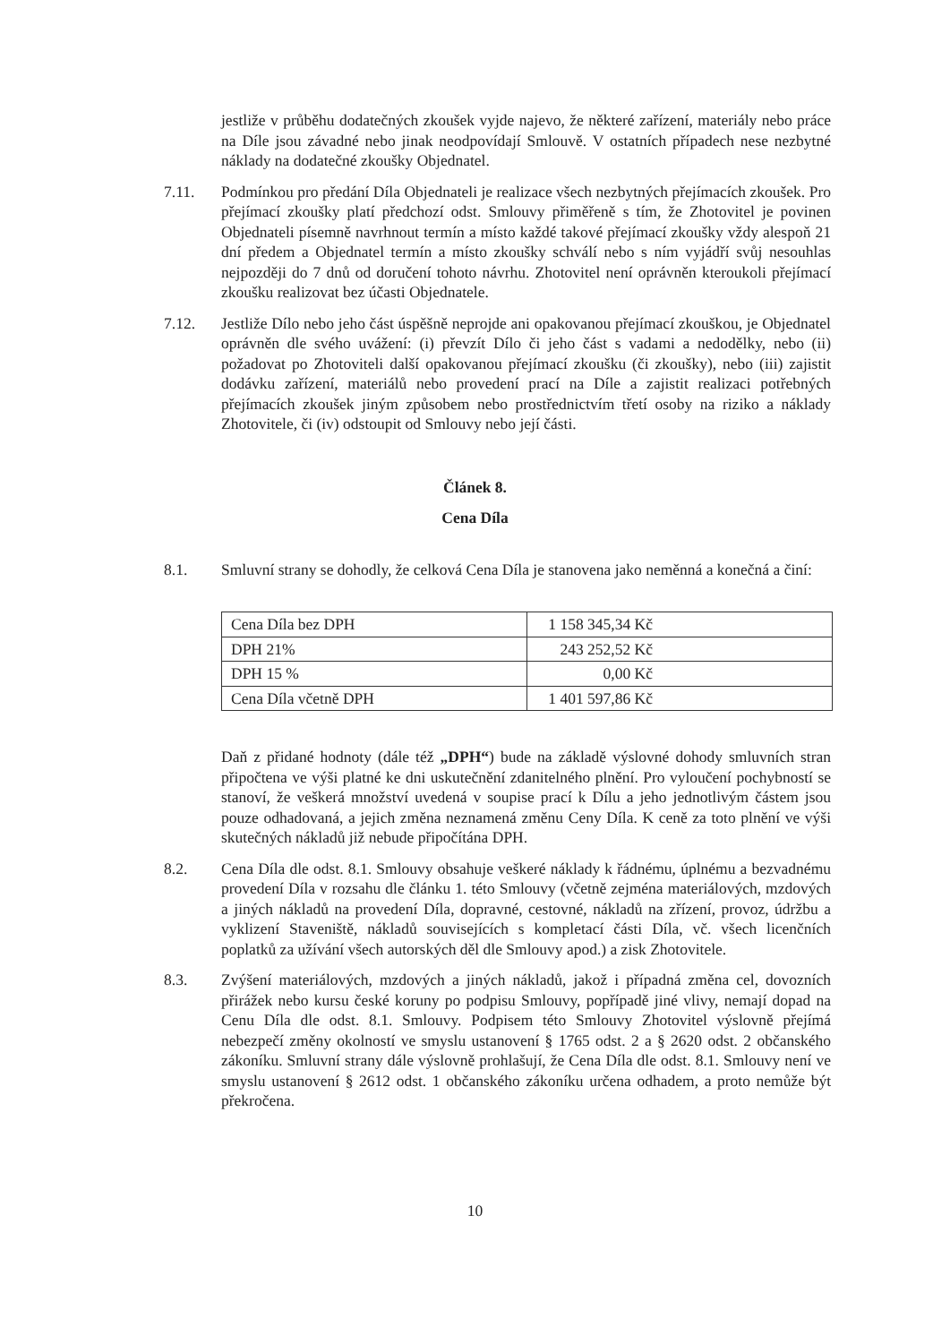jestliže v průběhu dodatečných zkoušek vyjde najevo, že některé zařízení, materiály nebo práce na Díle jsou závadné nebo jinak neodpovídají Smlouvě. V ostatních případech nese nezbytné náklady na dodatečné zkoušky Objednatel.
7.11. Podmínkou pro předání Díla Objednateli je realizace všech nezbytných přejímacích zkoušek. Pro přejímací zkoušky platí předchozí odst. Smlouvy přiměřeně s tím, že Zhotovitel je povinen Objednateli písemně navrhnout termín a místo každé takové přejímací zkoušky vždy alespoň 21 dní předem a Objednatel termín a místo zkoušky schválí nebo s ním vyjádří svůj nesouhlas nejpozději do 7 dnů od doručení tohoto návrhu. Zhotovitel není oprávněn kteroukoli přejímací zkoušku realizovat bez účasti Objednatele.
7.12. Jestliže Dílo nebo jeho část úspěšně neprojde ani opakovanou přejímací zkouškou, je Objednatel oprávněn dle svého uvážení: (i) převzít Dílo či jeho část s vadami a nedodělky, nebo (ii) požadovat po Zhotoviteli další opakovanou přejímací zkoušku (či zkoušky), nebo (iii) zajistit dodávku zařízení, materiálů nebo provedení prací na Díle a zajistit realizaci potřebných přejímacích zkoušek jiným způsobem nebo prostřednictvím třetí osoby na riziko a náklady Zhotovitele, či (iv) odstoupit od Smlouvy nebo její části.
Článek 8.
Cena Díla
8.1. Smluvní strany se dohodly, že celková Cena Díla je stanovena jako neměnná a konečná a činí:
| Cena Díla bez DPH | 1 158 345,34 Kč |
| DPH 21% | 243 252,52 Kč |
| DPH 15 % | 0,00 Kč |
| Cena Díla včetně DPH | 1 401 597,86 Kč |
Daň z přidané hodnoty (dále též „DPH“) bude na základě výslovné dohody smluvních stran připočtena ve výši platné ke dni uskutečnění zdanitelného plnění. Pro vyloučení pochybností se stanoví, že veškerá množství uvedená v soupise prací k Dílu a jeho jednotlivým částem jsou pouze odhadovaná, a jejich změna neznamená změnu Ceny Díla. K ceně za toto plnění ve výši skutečných nákladů již nebude připočítána DPH.
8.2. Cena Díla dle odst. 8.1. Smlouvy obsahuje veškeré náklady k řádnému, úplnému a bezvadnému provedení Díla v rozsahu dle článku 1. této Smlouvy (včetně zejména materiálových, mzdových a jiných nákladů na provedení Díla, dopravné, cestovné, nákladů na zřízení, provoz, údržbu a vyklizení Staveniště, nákladů souvisejících s kompletací části Díla, vč. všech licenčních poplatků za užívání všech autorských děl dle Smlouvy apod.) a zisk Zhotovitele.
8.3. Zvýšení materiálových, mzdových a jiných nákladů, jakož i případná změna cel, dovozních přirážek nebo kursu české koruny po podpisu Smlouvy, popřípadě jiné vlivy, nemají dopad na Cenu Díla dle odst. 8.1. Smlouvy. Podpisem této Smlouvy Zhotovitel výslovně přejímá nebezpečí změny okolností ve smyslu ustanovení § 1765 odst. 2 a § 2620 odst. 2 občanského zákoníku. Smluvní strany dále výslovně prohlašují, že Cena Díla dle odst. 8.1. Smlouvy není ve smyslu ustanovení § 2612 odst. 1 občanského zákoníku určena odhadem, a proto nemůže být překročena.
10